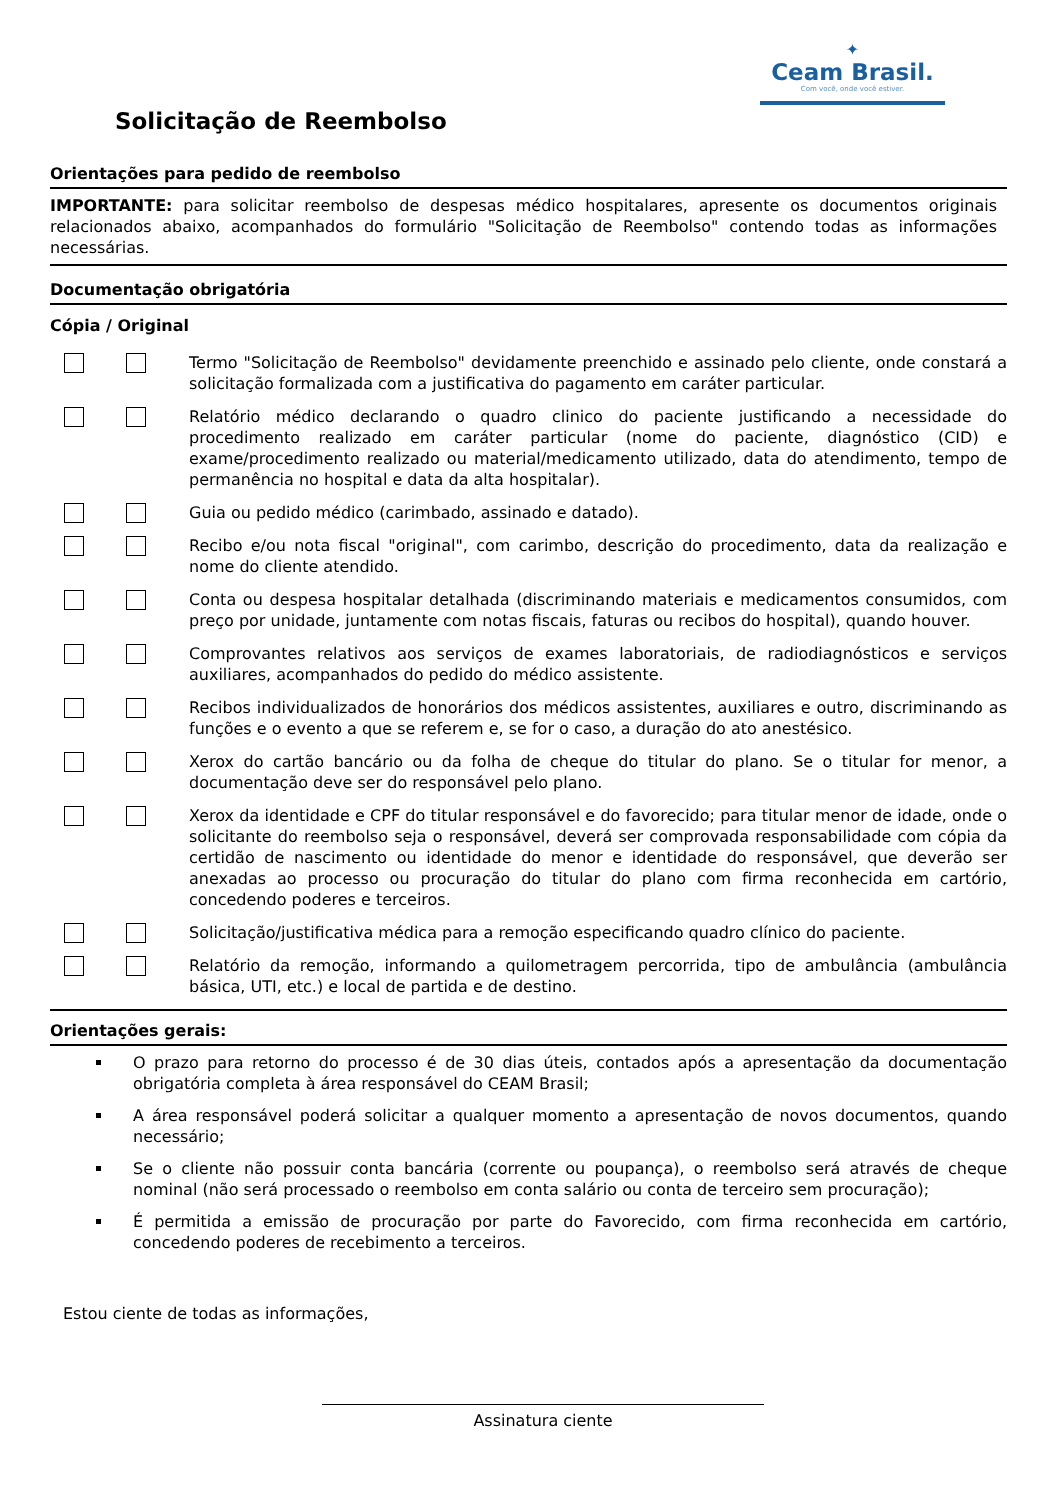✦
Ceam Brasil.
Com você, onde você estiver.
Solicitação de Reembolso
Orientações para pedido de reembolso
IMPORTANTE: para solicitar reembolso de despesas médico hospitalares, apresente os documentos originais relacionados abaixo, acompanhados do formulário "Solicitação de Reembolso" contendo todas as informações necessárias.
Documentação obrigatória
Cópia / Original
Termo "Solicitação de Reembolso" devidamente preenchido e assinado pelo cliente, onde constará a solicitação formalizada com a justificativa do pagamento em caráter particular.
Relatório médico declarando o quadro clinico do paciente justificando a necessidade do procedimento realizado em caráter particular (nome do paciente, diagnóstico (CID) e exame/procedimento realizado ou material/medicamento utilizado, data do atendimento, tempo de permanência no hospital e data da alta hospitalar).
Guia ou pedido médico (carimbado, assinado e datado).
Recibo e/ou nota fiscal "original", com carimbo, descrição do procedimento, data da realização e nome do cliente atendido.
Conta ou despesa hospitalar detalhada (discriminando materiais e medicamentos consumidos, com preço por unidade, juntamente com notas fiscais, faturas ou recibos do hospital), quando houver.
Comprovantes relativos aos serviços de exames laboratoriais, de radiodiagnósticos e serviços auxiliares, acompanhados do pedido do médico assistente.
Recibos individualizados de honorários dos médicos assistentes, auxiliares e outro, discriminando as funções e o evento a que se referem e, se for o caso, a duração do ato anestésico.
Xerox do cartão bancário ou da folha de cheque do titular do plano. Se o titular for menor, a documentação deve ser do responsável pelo plano.
Xerox da identidade e CPF do titular responsável e do favorecido; para titular menor de idade, onde o solicitante do reembolso seja o responsável, deverá ser comprovada responsabilidade com cópia da certidão de nascimento ou identidade do menor e identidade do responsável, que deverão ser anexadas ao processo ou procuração do titular do plano com firma reconhecida em cartório, concedendo poderes e terceiros.
Solicitação/justificativa médica para a remoção especificando quadro clínico do paciente.
Relatório da remoção, informando a quilometragem percorrida, tipo de ambulância (ambulância básica, UTI, etc.) e local de partida e de destino.
Orientações gerais:
O prazo para retorno do processo é de 30 dias úteis, contados após a apresentação da documentação obrigatória completa à área responsável do CEAM Brasil;
A área responsável poderá solicitar a qualquer momento a apresentação de novos documentos, quando necessário;
Se o cliente não possuir conta bancária (corrente ou poupança), o reembolso será através de cheque nominal (não será processado o reembolso em conta salário ou conta de terceiro sem procuração);
É permitida a emissão de procuração por parte do Favorecido, com firma reconhecida em cartório, concedendo poderes de recebimento a terceiros.
Estou ciente de todas as informações,
Assinatura ciente